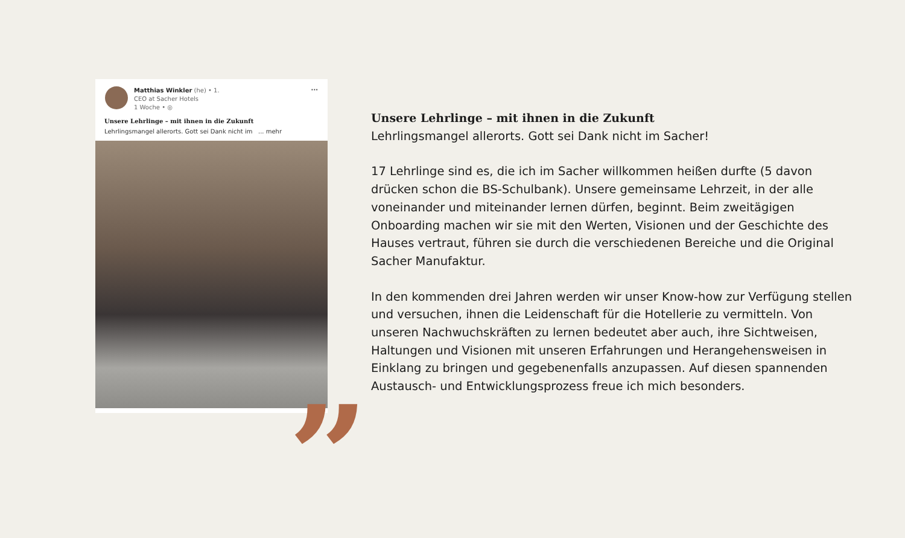Matthias Winkler (he) • 1.
CEO at Sacher Hotels
1 Woche • ◎
···
Unsere Lehrlinge – mit ihnen in die Zukunft
Lehrlingsmangel allerorts. Gott sei Dank nicht im ... mehr
”
Unsere Lehrlinge – mit ihnen in die Zukunft
Lehrlingsmangel allerorts. Gott sei Dank nicht im Sacher!
17 Lehrlinge sind es, die ich im Sacher willkommen heißen durfte (5 davon drücken schon die BS-Schulbank). Unsere gemeinsame Lehrzeit, in der alle voneinander und miteinander lernen dürfen, beginnt. Beim zweitägigen Onboarding machen wir sie mit den Werten, Visionen und der Geschichte des Hauses vertraut, führen sie durch die verschiedenen Bereiche und die Original Sacher Manufaktur.
In den kommenden drei Jahren werden wir unser Know-how zur Verfügung stellen und versuchen, ihnen die Leidenschaft für die Hotellerie zu vermitteln. Von unseren Nachwuchskräften zu lernen bedeutet aber auch, ihre Sichtweisen, Haltungen und Visionen mit unseren Erfahrungen und Herangehensweisen in Einklang zu bringen und gegebenenfalls anzupassen. Auf diesen spannenden Austausch- und Entwicklungsprozess freue ich mich besonders.